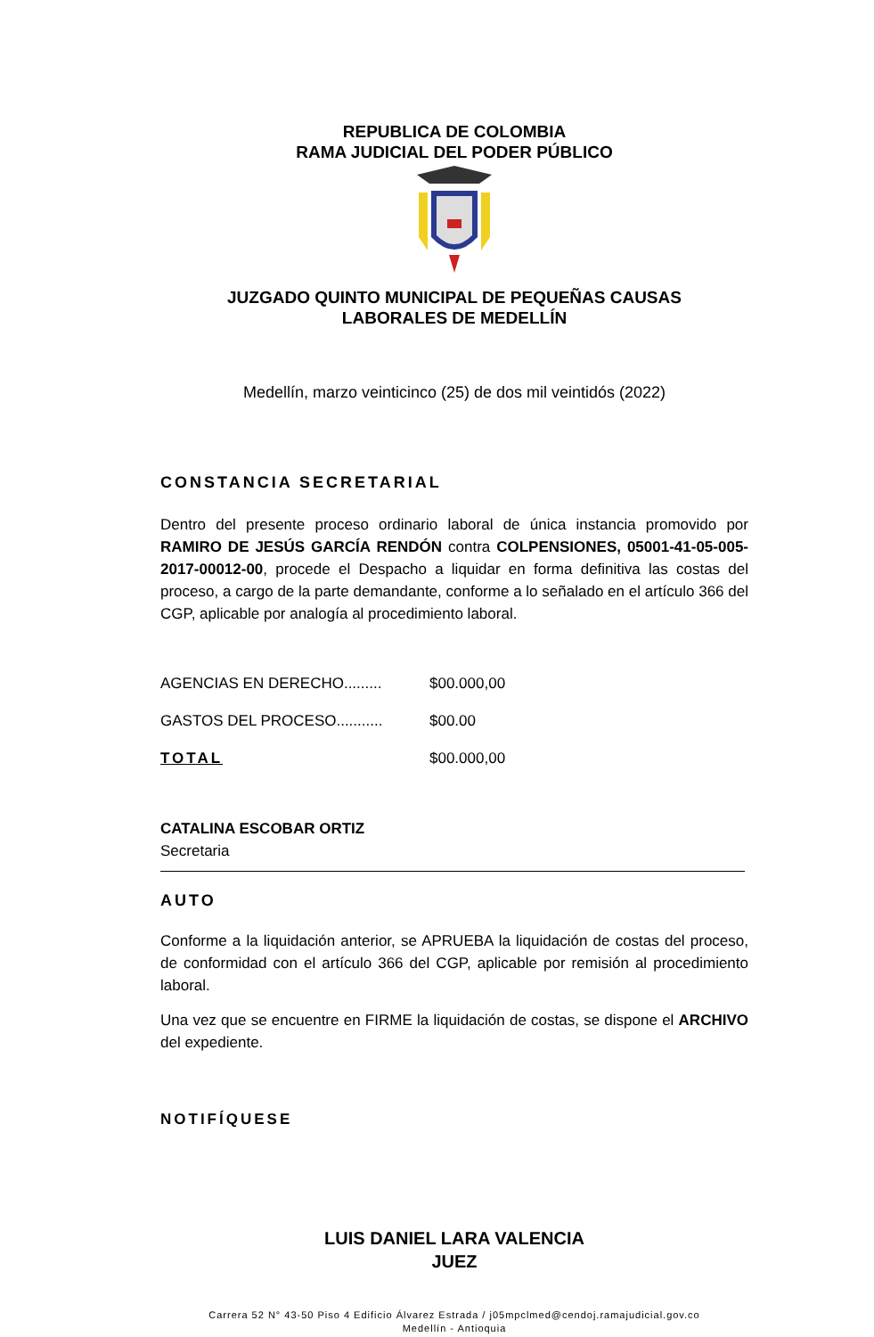REPUBLICA DE COLOMBIA
RAMA JUDICIAL DEL PODER PÚBLICO
JUZGADO QUINTO MUNICIPAL DE PEQUEÑAS CAUSAS
LABORALES DE MEDELLÍN
Medellín, marzo veinticinco (25) de dos mil veintidós (2022)
CONSTANCIA SECRETARIAL
Dentro del presente proceso ordinario laboral de única instancia promovido por RAMIRO DE JESÚS GARCÍA RENDÓN contra COLPENSIONES, 05001-41-05-005-2017-00012-00, procede el Despacho a liquidar en forma definitiva las costas del proceso, a cargo de la parte demandante, conforme a lo señalado en el artículo 366 del CGP, aplicable por analogía al procedimiento laboral.
| AGENCIAS EN DERECHO......... | $00.000,00 |
| GASTOS DEL PROCESO........... | $00.00 |
| TOTAL | $00.000,00 |
CATALINA ESCOBAR ORTIZ
Secretaria
AUTO
Conforme a la liquidación anterior, se APRUEBA la liquidación de costas del proceso, de conformidad con el artículo 366 del CGP, aplicable por remisión al procedimiento laboral.
Una vez que se encuentre en FIRME la liquidación de costas, se dispone el ARCHIVO del expediente.
NOTIFÍQUESE
LUIS DANIEL LARA VALENCIA
JUEZ
Carrera 52 N° 43-50 Piso 4 Edificio Álvarez Estrada / j05mpclmed@cendoj.ramajudicial.gov.co
Medellín - Antioquia